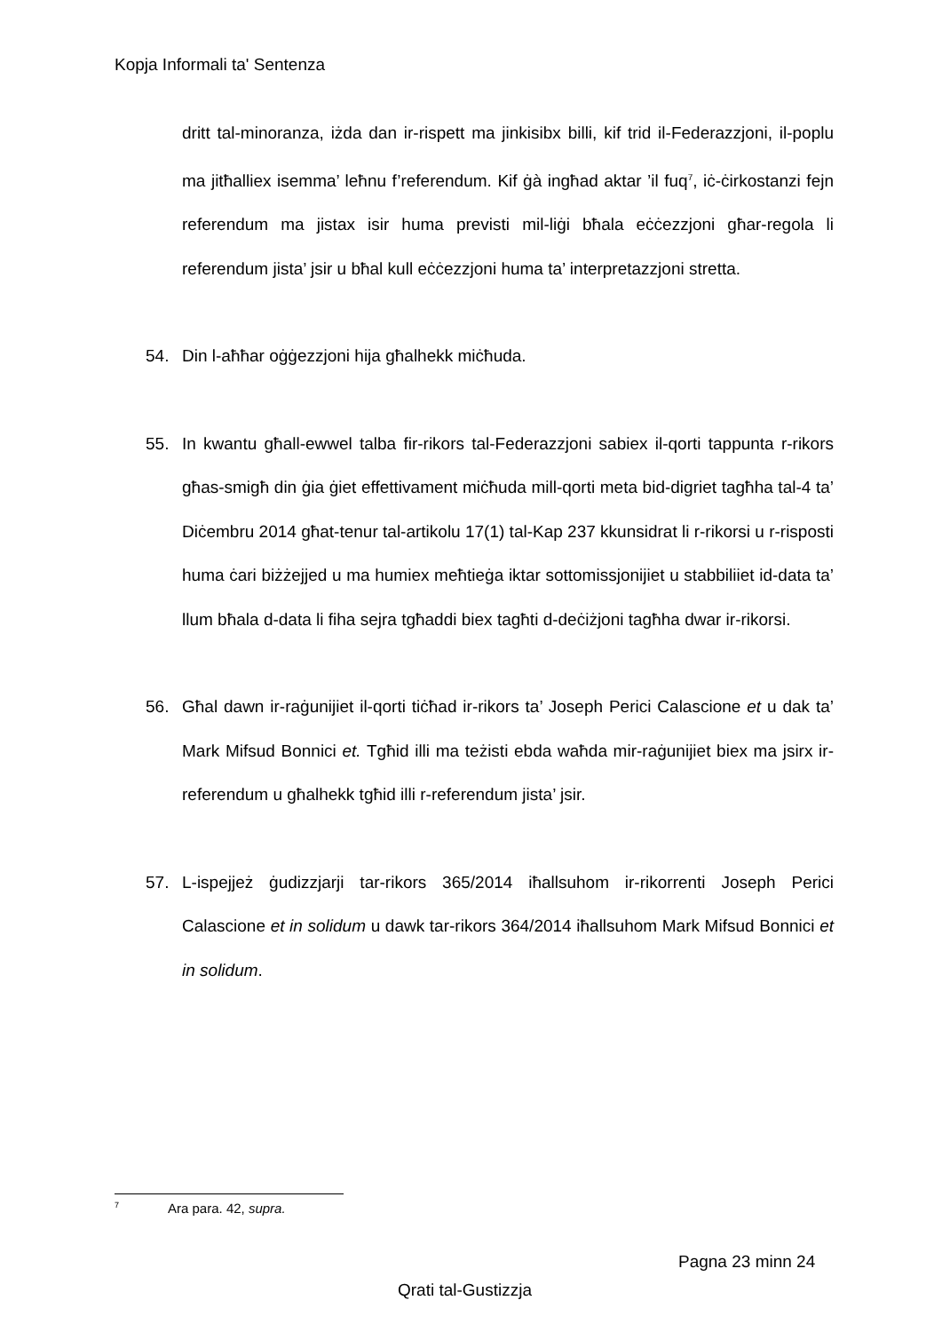Kopja Informali ta' Sentenza
dritt tal-minoranza, iżda dan ir-rispett ma jinkisibx billi, kif trid il-Federazzjoni, il-poplu ma jitħalliex isemma’ leħnu f’referendum. Kif ġà ingħad aktar ’il fuq<sup>7</sup>, iċ-ċirkostanzi fejn referendum ma jistax isir huma previsti mil-liġi bħala eċċezzjoni għar-regola li referendum jista’ jsir u bħal kull eċċezzjoni huma ta’ interpretazzjoni stretta.
54. Din l-aħħar oġġezzjoni hija għalhekk miċħuda.
55. In kwantu għall-ewwel talba fir-rikors tal-Federazzjoni sabiex il-qorti tappunta r-rikors għas-smigħ din ġia ġiet effettivament miċħuda mill-qorti meta bid-digriet tagħha tal-4 ta’ Diċembru 2014 għat-tenur tal-artikolu 17(1) tal-Kap 237 kkunsidrat li r-rikorsi u r-risposti huma ċari biżżejjed u ma humiex meħtieġa iktar sottomissjonijiet u stabbiliiet id-data ta’ llum bħala d-data li fiha sejra tgħaddi biex tagħti d-deċiżjoni tagħha dwar ir-rikorsi.
56. Għal dawn ir-raġunijiet il-qorti tiċħad ir-rikors ta’ Joseph Perici Calascione et u dak ta’ Mark Mifsud Bonnici et. Tgħid illi ma teżisti ebda waħda mir-raġunijiet biex ma jsirx ir-referendum u għalhekk tgħid illi r-referendum jista’ jsir.
57. L-ispejjeż ġudizzjarji tar-rikors 365/2014 iħallsuhom ir-rikorrenti Joseph Perici Calascione et in solidum u dawk tar-rikors 364/2014 iħallsuhom Mark Mifsud Bonnici et in solidum.
<sup>7</sup> Ara para. 42, supra.
Pagna 23 minn 24
Qrati tal-Gustizzja